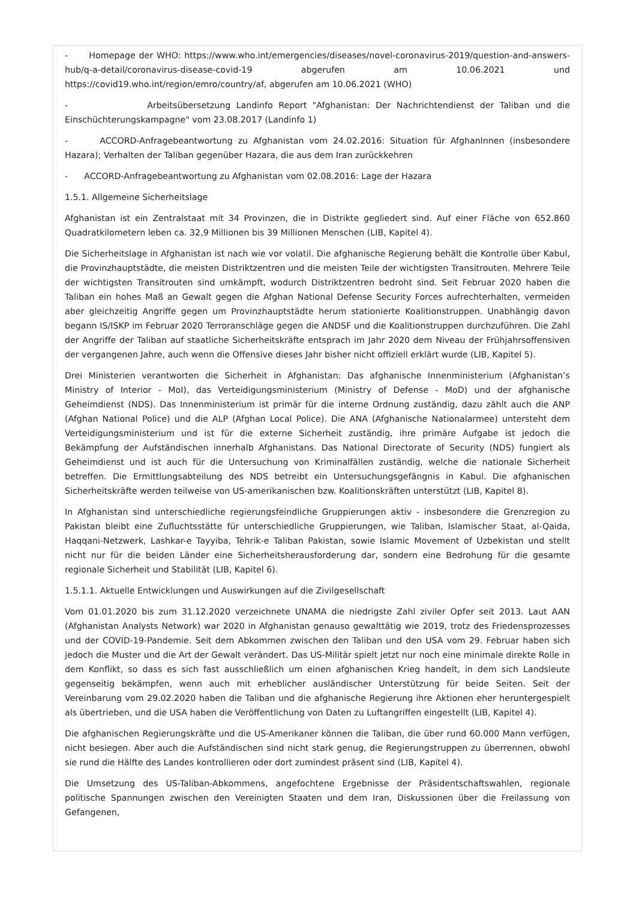- Homepage der WHO: https://www.who.int/emergencies/diseases/novel-coronavirus-2019/question-and-answers-hub/q-a-detail/coronavirus-disease-covid-19 abgerufen am 10.06.2021 und https://covid19.who.int/region/emro/country/af, abgerufen am 10.06.2021 (WHO)
- Arbeitsübersetzung Landinfo Report "Afghanistan: Der Nachrichtendienst der Taliban und die Einschüchterungskampagne" vom 23.08.2017 (Landinfo 1)
- ACCORD-Anfragebeantwortung zu Afghanistan vom 24.02.2016: Situation für AfghanInnen (insbesondere Hazara); Verhalten der Taliban gegenüber Hazara, die aus dem Iran zurückkehren
- ACCORD-Anfragebeantwortung zu Afghanistan vom 02.08.2016: Lage der Hazara
1.5.1. Allgemeine Sicherheitslage
Afghanistan ist ein Zentralstaat mit 34 Provinzen, die in Distrikte gegliedert sind. Auf einer Fläche von 652.860 Quadratkilometern leben ca. 32,9 Millionen bis 39 Millionen Menschen (LIB, Kapitel 4).
Die Sicherheitslage in Afghanistan ist nach wie vor volatil. Die afghanische Regierung behält die Kontrolle über Kabul, die Provinzhauptstädte, die meisten Distriktzentren und die meisten Teile der wichtigsten Transitrouten. Mehrere Teile der wichtigsten Transitrouten sind umkämpft, wodurch Distriktzentren bedroht sind. Seit Februar 2020 haben die Taliban ein hohes Maß an Gewalt gegen die Afghan National Defense Security Forces aufrechterhalten, vermeiden aber gleichzeitig Angriffe gegen um Provinzhauptstädte herum stationierte Koalitionstruppen. Unabhängig davon begann IS/ISKP im Februar 2020 Terroranschläge gegen die ANDSF und die Koalitionstruppen durchzuführen. Die Zahl der Angriffe der Taliban auf staatliche Sicherheitskräfte entsprach im Jahr 2020 dem Niveau der Frühjahrsoffensiven der vergangenen Jahre, auch wenn die Offensive dieses Jahr bisher nicht offiziell erklärt wurde (LIB, Kapitel 5).
Drei Ministerien verantworten die Sicherheit in Afghanistan: Das afghanische Innenministerium (Afghanistan’s Ministry of Interior - MoI), das Verteidigungsministerium (Ministry of Defense - MoD) und der afghanische Geheimdienst (NDS). Das Innenministerium ist primär für die interne Ordnung zuständig, dazu zählt auch die ANP (Afghan National Police) und die ALP (Afghan Local Police). Die ANA (Afghanische Nationalarmee) untersteht dem Verteidigungsministerium und ist für die externe Sicherheit zuständig, ihre primäre Aufgabe ist jedoch die Bekämpfung der Aufständischen innerhalb Afghanistans. Das National Directorate of Security (NDS) fungiert als Geheimdienst und ist auch für die Untersuchung von Kriminalfällen zuständig, welche die nationale Sicherheit betreffen. Die Ermittlungsabteilung des NDS betreibt ein Untersuchungsgefängnis in Kabul. Die afghanischen Sicherheitskräfte werden teilweise von US-amerikanischen bzw. Koalitionskräften unterstützt (LIB, Kapitel 8).
In Afghanistan sind unterschiedliche regierungsfeindliche Gruppierungen aktiv - insbesondere die Grenzregion zu Pakistan bleibt eine Zufluchtsstätte für unterschiedliche Gruppierungen, wie Taliban, Islamischer Staat, al-Qaida, Haqqani-Netzwerk, Lashkar-e Tayyiba, Tehrik-e Taliban Pakistan, sowie Islamic Movement of Uzbekistan und stellt nicht nur für die beiden Länder eine Sicherheitsherausforderung dar, sondern eine Bedrohung für die gesamte regionale Sicherheit und Stabilität (LIB, Kapitel 6).
1.5.1.1. Aktuelle Entwicklungen und Auswirkungen auf die Zivilgesellschaft
Vom 01.01.2020 bis zum 31.12.2020 verzeichnete UNAMA die niedrigste Zahl ziviler Opfer seit 2013. Laut AAN (Afghanistan Analysts Network) war 2020 in Afghanistan genauso gewalttätig wie 2019, trotz des Friedensprozesses und der COVID-19-Pandemie. Seit dem Abkommen zwischen den Taliban und den USA vom 29. Februar haben sich jedoch die Muster und die Art der Gewalt verändert. Das US-Militär spielt jetzt nur noch eine minimale direkte Rolle in dem Konflikt, so dass es sich fast ausschließlich um einen afghanischen Krieg handelt, in dem sich Landsleute gegenseitig bekämpfen, wenn auch mit erheblicher ausländischer Unterstützung für beide Seiten. Seit der Vereinbarung vom 29.02.2020 haben die Taliban und die afghanische Regierung ihre Aktionen eher heruntergespielt als übertrieben, und die USA haben die Veröffentlichung von Daten zu Luftangriffen eingestellt (LIB, Kapitel 4).
Die afghanischen Regierungskräfte und die US-Amerikaner können die Taliban, die über rund 60.000 Mann verfügen, nicht besiegen. Aber auch die Aufständischen sind nicht stark genug, die Regierungstruppen zu überrennen, obwohl sie rund die Hälfte des Landes kontrollieren oder dort zumindest präsent sind (LIB, Kapitel 4).
Die Umsetzung des US-Taliban-Abkommens, angefochtene Ergebnisse der Präsidentschaftswahlen, regionale politische Spannungen zwischen den Vereinigten Staaten und dem Iran, Diskussionen über die Freilassung von Gefangenen,